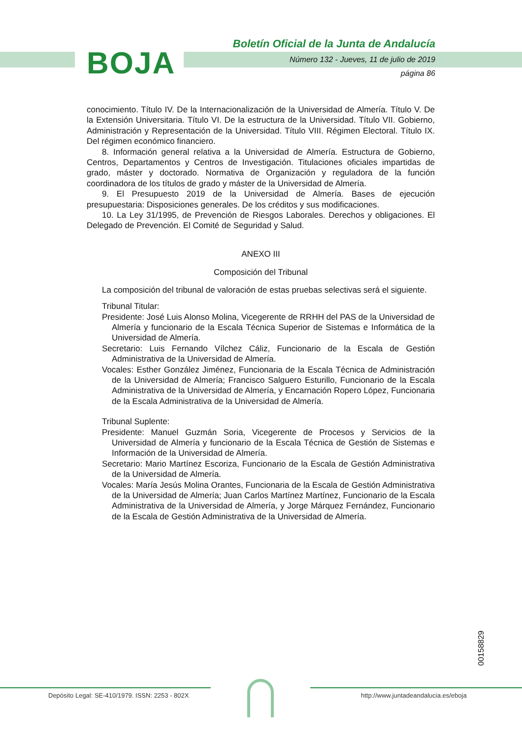BOJA
Boletín Oficial de la Junta de Andalucía
Número 132 - Jueves, 11 de julio de 2019
página 86
conocimiento. Título IV. De la Internacionalización de la Universidad de Almería. Título V. De la Extensión Universitaria. Título VI. De la estructura de la Universidad. Título VII. Gobierno, Administración y Representación de la Universidad. Título VIII. Régimen Electoral. Título IX. Del régimen económico financiero.
8. Información general relativa a la Universidad de Almería. Estructura de Gobierno, Centros, Departamentos y Centros de Investigación. Titulaciones oficiales impartidas de grado, máster y doctorado. Normativa de Organización y reguladora de la función coordinadora de los títulos de grado y máster de la Universidad de Almería.
9. El Presupuesto 2019 de la Universidad de Almería. Bases de ejecución presupuestaria: Disposiciones generales. De los créditos y sus modificaciones.
10. La Ley 31/1995, de Prevención de Riesgos Laborales. Derechos y obligaciones. El Delegado de Prevención. El Comité de Seguridad y Salud.
ANEXO III
Composición del Tribunal
La composición del tribunal de valoración de estas pruebas selectivas será el siguiente.
Tribunal Titular:
Presidente: José Luis Alonso Molina, Vicegerente de RRHH del PAS de la Universidad de Almería y funcionario de la Escala Técnica Superior de Sistemas e Informática de la Universidad de Almería.
Secretario: Luis Fernando Vílchez Cáliz, Funcionario de la Escala de Gestión Administrativa de la Universidad de Almería.
Vocales: Esther González Jiménez, Funcionaria de la Escala Técnica de Administración de la Universidad de Almería; Francisco Salguero Esturillo, Funcionario de la Escala Administrativa de la Universidad de Almería, y Encarnación Ropero López, Funcionaria de la Escala Administrativa de la Universidad de Almería.
Tribunal Suplente:
Presidente: Manuel Guzmán Soria, Vicegerente de Procesos y Servicios de la Universidad de Almería y funcionario de la Escala Técnica de Gestión de Sistemas e Información de la Universidad de Almería.
Secretario: Mario Martínez Escoriza, Funcionario de la Escala de Gestión Administrativa de la Universidad de Almería.
Vocales: María Jesús Molina Orantes, Funcionaria de la Escala de Gestión Administrativa de la Universidad de Almería; Juan Carlos Martínez Martínez, Funcionario de la Escala Administrativa de la Universidad de Almería, y Jorge Márquez Fernández, Funcionario de la Escala de Gestión Administrativa de la Universidad de Almería.
00158829
Depósito Legal: SE-410/1979. ISSN: 2253 - 802X
http://www.juntadeandalucia.es/eboja